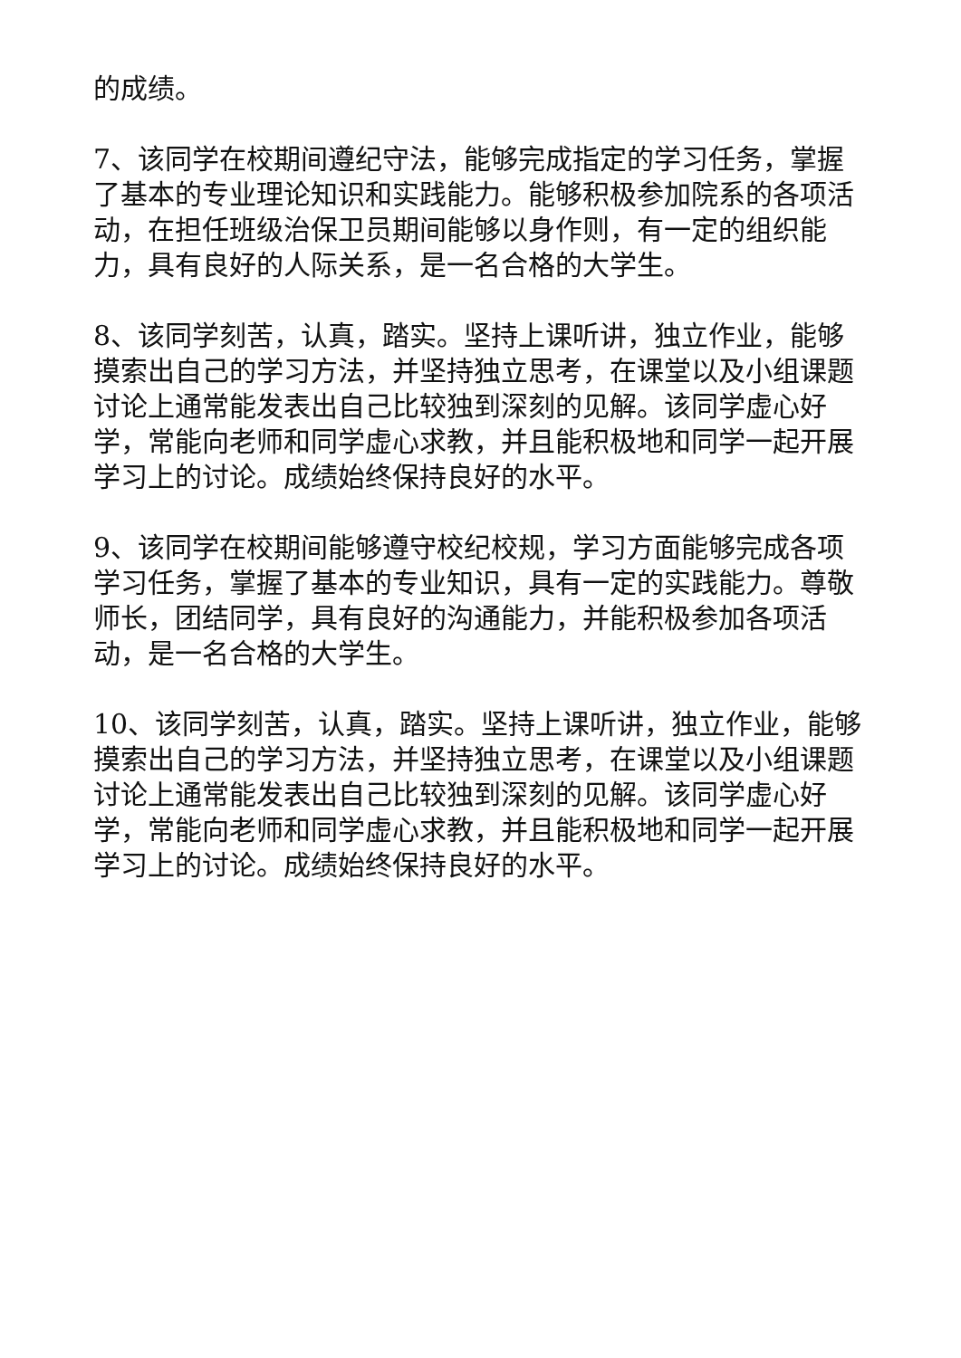的成绩。
7、该同学在校期间遵纪守法，能够完成指定的学习任务，掌握了基本的专业理论知识和实践能力。能够积极参加院系的各项活动，在担任班级治保卫员期间能够以身作则，有一定的组织能力，具有良好的人际关系，是一名合格的大学生。
8、该同学刻苦，认真，踏实。坚持上课听讲，独立作业，能够摸索出自己的学习方法，并坚持独立思考，在课堂以及小组课题讨论上通常能发表出自己比较独到深刻的见解。该同学虚心好学，常能向老师和同学虚心求教，并且能积极地和同学一起开展学习上的讨论。成绩始终保持良好的水平。
9、该同学在校期间能够遵守校纪校规，学习方面能够完成各项学习任务，掌握了基本的专业知识，具有一定的实践能力。尊敬师长，团结同学，具有良好的沟通能力，并能积极参加各项活动，是一名合格的大学生。
10、该同学刻苦，认真，踏实。坚持上课听讲，独立作业，能够摸索出自己的学习方法，并坚持独立思考，在课堂以及小组课题讨论上通常能发表出自己比较独到深刻的见解。该同学虚心好学，常能向老师和同学虚心求教，并且能积极地和同学一起开展学习上的讨论。成绩始终保持良好的水平。